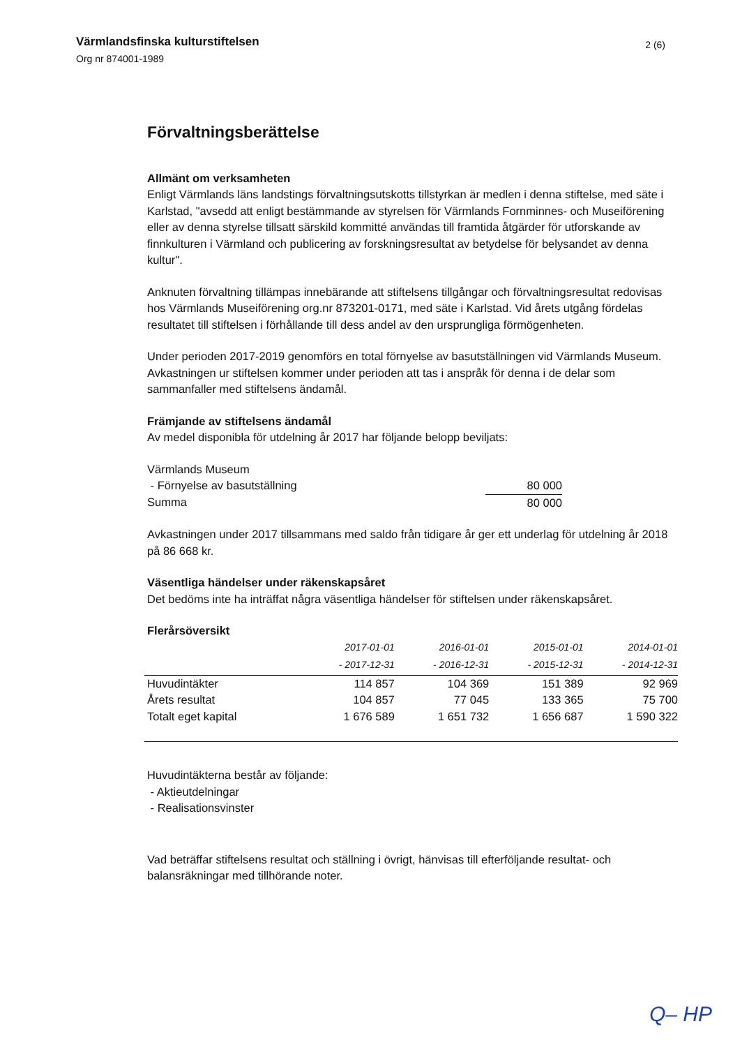Värmlandsfinska kulturstiftelsen
Org nr 874001-1989
2 (6)
Förvaltningsberättelse
Allmänt om verksamheten
Enligt Värmlands läns landstings förvaltningsutskotts tillstyrkan är medlen i denna stiftelse, med säte i Karlstad, "avsedd att enligt bestämmande av styrelsen för Värmlands Fornminnes- och Museiförening eller av denna styrelse tillsatt särskild kommitté användas till framtida åtgärder för utforskande av finnkulturen i Värmland och publicering av forskningsresultat av betydelse för belysandet av denna kultur".
Anknuten förvaltning tillämpas innebärande att stiftelsens tillgångar och förvaltningsresultat redovisas hos Värmlands Museiförening org.nr 873201-0171, med säte i Karlstad. Vid årets utgång fördelas resultatet till stiftelsen i förhållande till dess andel av den ursprungliga förmögenheten.
Under perioden 2017-2019 genomförs en total förnyelse av basutställningen vid Värmlands Museum. Avkastningen ur stiftelsen kommer under perioden att tas i anspråk för denna i de delar som sammanfaller med stiftelsens ändamål.
Främjande av stiftelsens ändamål
Av medel disponibla för utdelning år 2017 har följande belopp beviljats:
| Värmlands Museum | |
| - Förnyelse av basutställning | 80 000 |
| Summa | 80 000 |
Avkastningen under 2017 tillsammans med saldo från tidigare år ger ett underlag för utdelning år 2018 på 86 668 kr.
Väsentliga händelser under räkenskapsåret
Det bedöms inte ha inträffat några väsentliga händelser för stiftelsen under räkenskapsåret.
Flerårsöversikt
| | 2017-01-01 | 2016-01-01 | 2015-01-01 | 2014-01-01 |
| --- | --- | --- | --- | --- |
| | - 2017-12-31 | - 2016-12-31 | - 2015-12-31 | - 2014-12-31 |
| Huvudintäkter | 114 857 | 104 369 | 151 389 | 92 969 |
| Årets resultat | 104 857 | 77 045 | 133 365 | 75 700 |
| Totalt eget kapital | 1 676 589 | 1 651 732 | 1 656 687 | 1 590 322 |
Huvudintäkterna består av följande:
- Aktieutdelningar
- Realisationsvinster
Vad beträffar stiftelsens resultat och ställning i övrigt, hänvisas till efterföljande resultat- och balansräkningar med tillhörande noter.
Q– HP